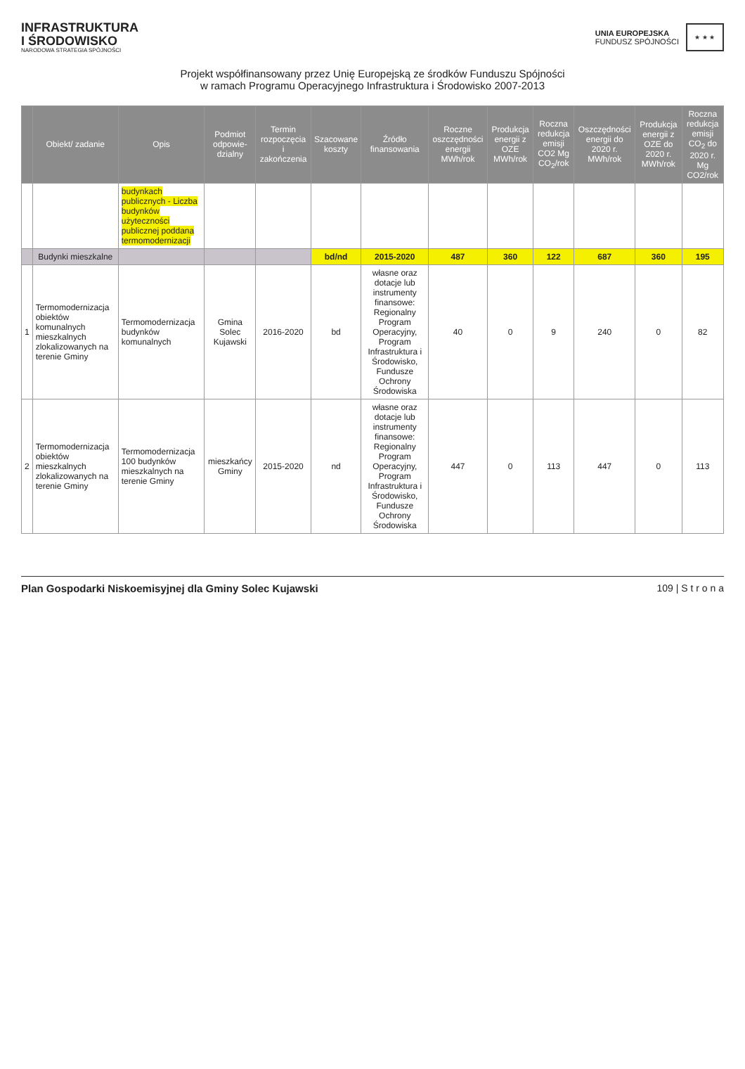INFRASTRUKTURA
I ŚRODOWISKO
NARODOWA STRATEGIA SPÓJNOŚCI
UNIA EUROPEJSKA
FUNDUSZ SPÓJNOŚCI
★ ★ ★
Projekt współfinansowany przez Unię Europejską ze środków Funduszu Spójności
w ramach Programu Operacyjnego Infrastruktura i Środowisko 2007-2013
| | Obiekt/ zadanie | Opis | Podmiot odpowie-dzialny | Termin rozpoczęcia i zakończenia | Szacowane koszty | Źródło finansowania | Roczne oszczędności energii MWh/rok | Produkcja energii z OZE MWh/rok | Roczna redukcja emisji CO2 Mg CO<sub>2</sub>/rok | Oszczędności energii do 2020 r. MWh/rok | Produkcja energii z OZE do 2020 r. MWh/rok | Roczna redukcja emisji CO<sub>2</sub> do 2020 r. Mg CO2/rok |
| --- | --- | --- | --- | --- | --- | --- | --- | --- | --- | --- | --- | --- |
| | | budynkach publicznych - Liczba budynków użyteczności publicznej poddana termomodernizacji | | | | | | | | | | |
| | Budynki mieszkalne | | | | bd/nd | 2015-2020 | 487 | 360 | 122 | 687 | 360 | 195 |
| 1 | Termomodernizacja obiektów komunalnych mieszkalnych zlokalizowanych na terenie Gminy | Termomodernizacja budynków komunalnych | Gmina Solec Kujawski | 2016-2020 | bd | własne oraz dotacje lub instrumenty finansowe: Regionalny Program Operacyjny, Program Infrastruktura i Środowisko, Fundusze Ochrony Środowiska | 40 | 0 | 9 | 240 | 0 | 82 |
| 2 | Termomodernizacja obiektów mieszkalnych zlokalizowanych na terenie Gminy | Termomodernizacja 100 budynków mieszkalnych na terenie Gminy | mieszkańcy Gminy | 2015-2020 | nd | własne oraz dotacje lub instrumenty finansowe: Regionalny Program Operacyjny, Program Infrastruktura i Środowisko, Fundusze Ochrony Środowiska | 447 | 0 | 113 | 447 | 0 | 113 |
Plan Gospodarki Niskoemisyjnej dla Gminy Solec Kujawski 109 | S t r o n a